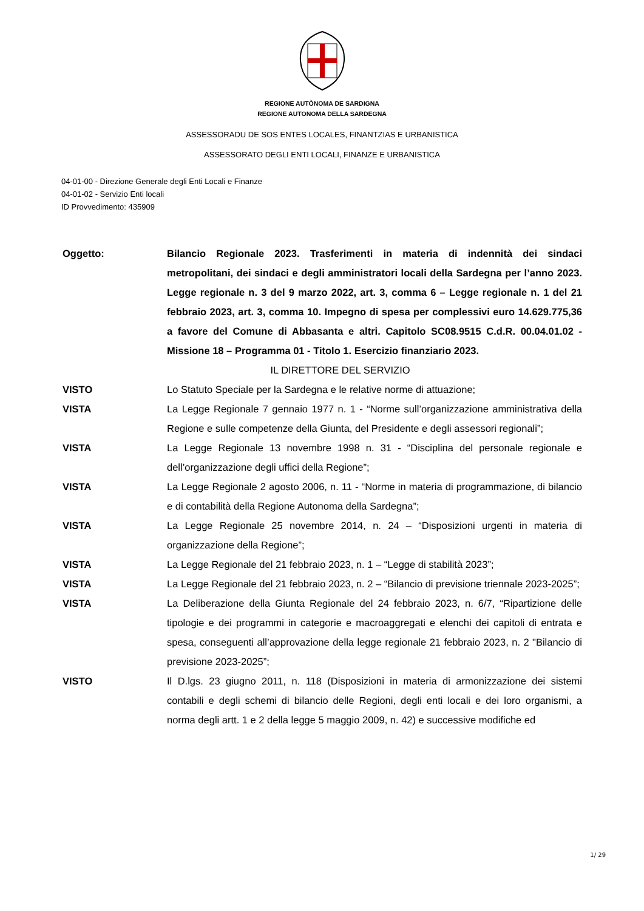REGIONE AUTÒNOMA DE SARDIGNA
REGIONE AUTONOMA DELLA SARDEGNA
ASSESSORADU DE SOS ENTES LOCALES, FINANTZIAS E URBANISTICA
ASSESSORATO DEGLI ENTI LOCALI, FINANZE E URBANISTICA
04-01-00 - Direzione Generale degli Enti Locali e Finanze
04-01-02 - Servizio Enti locali
ID Provvedimento: 435909
Oggetto: Bilancio Regionale 2023. Trasferimenti in materia di indennità dei sindaci metropolitani, dei sindaci e degli amministratori locali della Sardegna per l’anno 2023. Legge regionale n. 3 del 9 marzo 2022, art. 3, comma 6 – Legge regionale n. 1 del 21 febbraio 2023, art. 3, comma 10. Impegno di spesa per complessivi euro 14.629.775,36 a favore del Comune di Abbasanta e altri. Capitolo SC08.9515 C.d.R. 00.04.01.02 - Missione 18 – Programma 01 - Titolo 1. Esercizio finanziario 2023.
IL DIRETTORE DEL SERVIZIO
VISTO Lo Statuto Speciale per la Sardegna e le relative norme di attuazione;
VISTA La Legge Regionale 7 gennaio 1977 n. 1 - “Norme sull’organizzazione amministrativa della Regione e sulle competenze della Giunta, del Presidente e degli assessori regionali”;
VISTA La Legge Regionale 13 novembre 1998 n. 31 - “Disciplina del personale regionale e dell’organizzazione degli uffici della Regione”;
VISTA La Legge Regionale 2 agosto 2006, n. 11 - “Norme in materia di programmazione, di bilancio e di contabilità della Regione Autonoma della Sardegna”;
VISTA La Legge Regionale 25 novembre 2014, n. 24 – “Disposizioni urgenti in materia di organizzazione della Regione”;
VISTA La Legge Regionale del 21 febbraio 2023, n. 1 – “Legge di stabilità 2023”;
VISTA La Legge Regionale del 21 febbraio 2023, n. 2 – “Bilancio di previsione triennale 2023-2025”;
VISTA La Deliberazione della Giunta Regionale del 24 febbraio 2023, n. 6/7, “Ripartizione delle tipologie e dei programmi in categorie e macroaggregati e elenchi dei capitoli di entrata e spesa, conseguenti all’approvazione della legge regionale 21 febbraio 2023, n. 2 "Bilancio di previsione 2023-2025”;
VISTO Il D.lgs. 23 giugno 2011, n. 118 (Disposizioni in materia di armonizzazione dei sistemi contabili e degli schemi di bilancio delle Regioni, degli enti locali e dei loro organismi, a norma degli artt. 1 e 2 della legge 5 maggio 2009, n. 42) e successive modifiche ed
1/ 29